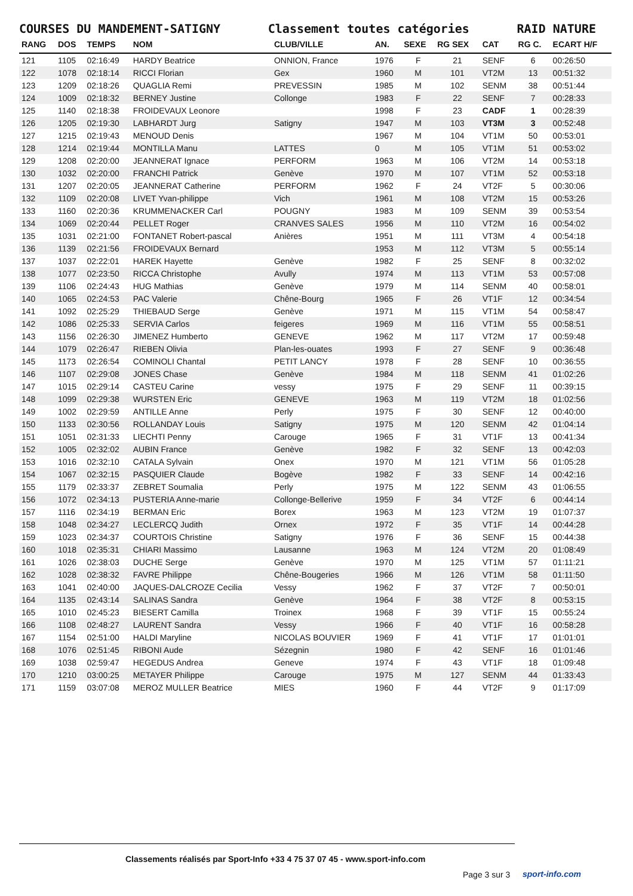COURSES DU MANDEMENT-SATIGNY Classement toutes catégories RAID NATURE
| RANG | DOS | TEMPS | NOM | CLUB/VILLE | AN. | SEXE | RG SEX | CAT | RG C. | ECART H/F |
| --- | --- | --- | --- | --- | --- | --- | --- | --- | --- | --- |
| 121 | 1105 | 02:16:49 | HARDY Beatrice | ONNION, France | 1976 | F | 21 | SENF | 6 | 00:26:50 |
| 122 | 1078 | 02:18:14 | RICCI Florian | Gex | 1960 | M | 101 | VT2M | 13 | 00:51:32 |
| 123 | 1209 | 02:18:26 | QUAGLIA Remi | PREVESSIN | 1985 | M | 102 | SENM | 38 | 00:51:44 |
| 124 | 1009 | 02:18:32 | BERNEY Justine | Collonge | 1983 | F | 22 | SENF | 7 | 00:28:33 |
| 125 | 1140 | 02:18:38 | FROIDEVAUX Leonore | | 1998 | F | 23 | CADF | 1 | 00:28:39 |
| 126 | 1205 | 02:19:30 | LABHARDT Jurg | Satigny | 1947 | M | 103 | VT3M | 3 | 00:52:48 |
| 127 | 1215 | 02:19:43 | MENOUD Denis | | 1967 | M | 104 | VT1M | 50 | 00:53:01 |
| 128 | 1214 | 02:19:44 | MONTILLA Manu | LATTES | 0 | M | 105 | VT1M | 51 | 00:53:02 |
| 129 | 1208 | 02:20:00 | JEANNERAT Ignace | PERFORM | 1963 | M | 106 | VT2M | 14 | 00:53:18 |
| 130 | 1032 | 02:20:00 | FRANCHI Patrick | Genève | 1970 | M | 107 | VT1M | 52 | 00:53:18 |
| 131 | 1207 | 02:20:05 | JEANNERAT Catherine | PERFORM | 1962 | F | 24 | VT2F | 5 | 00:30:06 |
| 132 | 1109 | 02:20:08 | LIVET Yvan-philippe | Vich | 1961 | M | 108 | VT2M | 15 | 00:53:26 |
| 133 | 1160 | 02:20:36 | KRUMMENACKER Carl | POUGNY | 1983 | M | 109 | SENM | 39 | 00:53:54 |
| 134 | 1069 | 02:20:44 | PELLET Roger | CRANVES SALES | 1956 | M | 110 | VT2M | 16 | 00:54:02 |
| 135 | 1031 | 02:21:00 | FONTANET Robert-pascal | Anières | 1951 | M | 111 | VT3M | 4 | 00:54:18 |
| 136 | 1139 | 02:21:56 | FROIDEVAUX Bernard | | 1953 | M | 112 | VT3M | 5 | 00:55:14 |
| 137 | 1037 | 02:22:01 | HAREK Hayette | Genève | 1982 | F | 25 | SENF | 8 | 00:32:02 |
| 138 | 1077 | 02:23:50 | RICCA Christophe | Avully | 1974 | M | 113 | VT1M | 53 | 00:57:08 |
| 139 | 1106 | 02:24:43 | HUG Mathias | Genève | 1979 | M | 114 | SENM | 40 | 00:58:01 |
| 140 | 1065 | 02:24:53 | PAC Valerie | Chêne-Bourg | 1965 | F | 26 | VT1F | 12 | 00:34:54 |
| 141 | 1092 | 02:25:29 | THIEBAUD Serge | Genève | 1971 | M | 115 | VT1M | 54 | 00:58:47 |
| 142 | 1086 | 02:25:33 | SERVIA Carlos | feigeres | 1969 | M | 116 | VT1M | 55 | 00:58:51 |
| 143 | 1156 | 02:26:30 | JIMENEZ Humberto | GENEVE | 1962 | M | 117 | VT2M | 17 | 00:59:48 |
| 144 | 1079 | 02:26:47 | RIEBEN Olivia | Plan-les-ouates | 1993 | F | 27 | SENF | 9 | 00:36:48 |
| 145 | 1173 | 02:26:54 | COMINOLI Chantal | PETIT LANCY | 1978 | F | 28 | SENF | 10 | 00:36:55 |
| 146 | 1107 | 02:29:08 | JONES Chase | Genève | 1984 | M | 118 | SENM | 41 | 01:02:26 |
| 147 | 1015 | 02:29:14 | CASTEU Carine | vessy | 1975 | F | 29 | SENF | 11 | 00:39:15 |
| 148 | 1099 | 02:29:38 | WURSTEN Eric | GENEVE | 1963 | M | 119 | VT2M | 18 | 01:02:56 |
| 149 | 1002 | 02:29:59 | ANTILLE Anne | Perly | 1975 | F | 30 | SENF | 12 | 00:40:00 |
| 150 | 1133 | 02:30:56 | ROLLANDAY Louis | Satigny | 1975 | M | 120 | SENM | 42 | 01:04:14 |
| 151 | 1051 | 02:31:33 | LIECHTI Penny | Carouge | 1965 | F | 31 | VT1F | 13 | 00:41:34 |
| 152 | 1005 | 02:32:02 | AUBIN France | Genève | 1982 | F | 32 | SENF | 13 | 00:42:03 |
| 153 | 1016 | 02:32:10 | CATALA Sylvain | Onex | 1970 | M | 121 | VT1M | 56 | 01:05:28 |
| 154 | 1067 | 02:32:15 | PASQUIER Claude | Bogève | 1982 | F | 33 | SENF | 14 | 00:42:16 |
| 155 | 1179 | 02:33:37 | ZEBRET Soumalia | Perly | 1975 | M | 122 | SENM | 43 | 01:06:55 |
| 156 | 1072 | 02:34:13 | PUSTERIA Anne-marie | Collonge-Bellerive | 1959 | F | 34 | VT2F | 6 | 00:44:14 |
| 157 | 1116 | 02:34:19 | BERMAN Eric | Borex | 1963 | M | 123 | VT2M | 19 | 01:07:37 |
| 158 | 1048 | 02:34:27 | LECLERCQ Judith | Ornex | 1972 | F | 35 | VT1F | 14 | 00:44:28 |
| 159 | 1023 | 02:34:37 | COURTOIS Christine | Satigny | 1976 | F | 36 | SENF | 15 | 00:44:38 |
| 160 | 1018 | 02:35:31 | CHIARI Massimo | Lausanne | 1963 | M | 124 | VT2M | 20 | 01:08:49 |
| 161 | 1026 | 02:38:03 | DUCHE Serge | Genève | 1970 | M | 125 | VT1M | 57 | 01:11:21 |
| 162 | 1028 | 02:38:32 | FAVRE Philippe | Chêne-Bougeries | 1966 | M | 126 | VT1M | 58 | 01:11:50 |
| 163 | 1041 | 02:40:00 | JAQUES-DALCROZE Cecilia | Vessy | 1962 | F | 37 | VT2F | 7 | 00:50:01 |
| 164 | 1135 | 02:43:14 | SALINAS Sandra | Genève | 1964 | F | 38 | VT2F | 8 | 00:53:15 |
| 165 | 1010 | 02:45:23 | BIESERT Camilla | Troinex | 1968 | F | 39 | VT1F | 15 | 00:55:24 |
| 166 | 1108 | 02:48:27 | LAURENT Sandra | Vessy | 1966 | F | 40 | VT1F | 16 | 00:58:28 |
| 167 | 1154 | 02:51:00 | HALDI Maryline | NICOLAS BOUVIER | 1969 | F | 41 | VT1F | 17 | 01:01:01 |
| 168 | 1076 | 02:51:45 | RIBONI Aude | Sézegnin | 1980 | F | 42 | SENF | 16 | 01:01:46 |
| 169 | 1038 | 02:59:47 | HEGEDUS Andrea | Geneve | 1974 | F | 43 | VT1F | 18 | 01:09:48 |
| 170 | 1210 | 03:00:25 | METAYER Philippe | Carouge | 1975 | M | 127 | SENM | 44 | 01:33:43 |
| 171 | 1159 | 03:07:08 | MEROZ MULLER Beatrice | MIES | 1960 | F | 44 | VT2F | 9 | 01:17:09 |
Classements réalisés par Sport-Info +33 4 75 37 07 45 - www.sport-info.com
Page 3 sur 3 sport-info.com